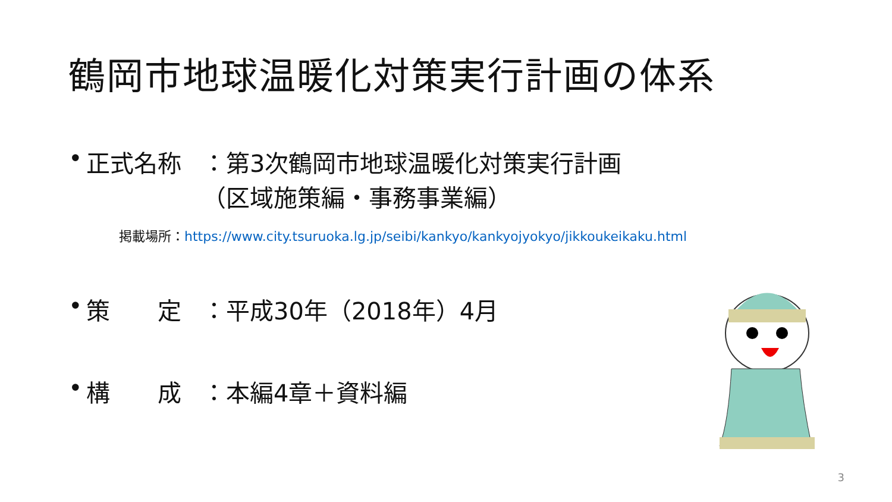鶴岡市地球温暖化対策実行計画の体系
• 正式名称 ：第3次鶴岡市地球温暖化対策実行計画
（区域施策編・事務事業編）
掲載場所：https://www.city.tsuruoka.lg.jp/seibi/kankyo/kankyojyokyo/jikkoukeikaku.html
• 策　　定 ：平成30年（2018年）4月
• 構　　成 ：本編4章＋資料編
3